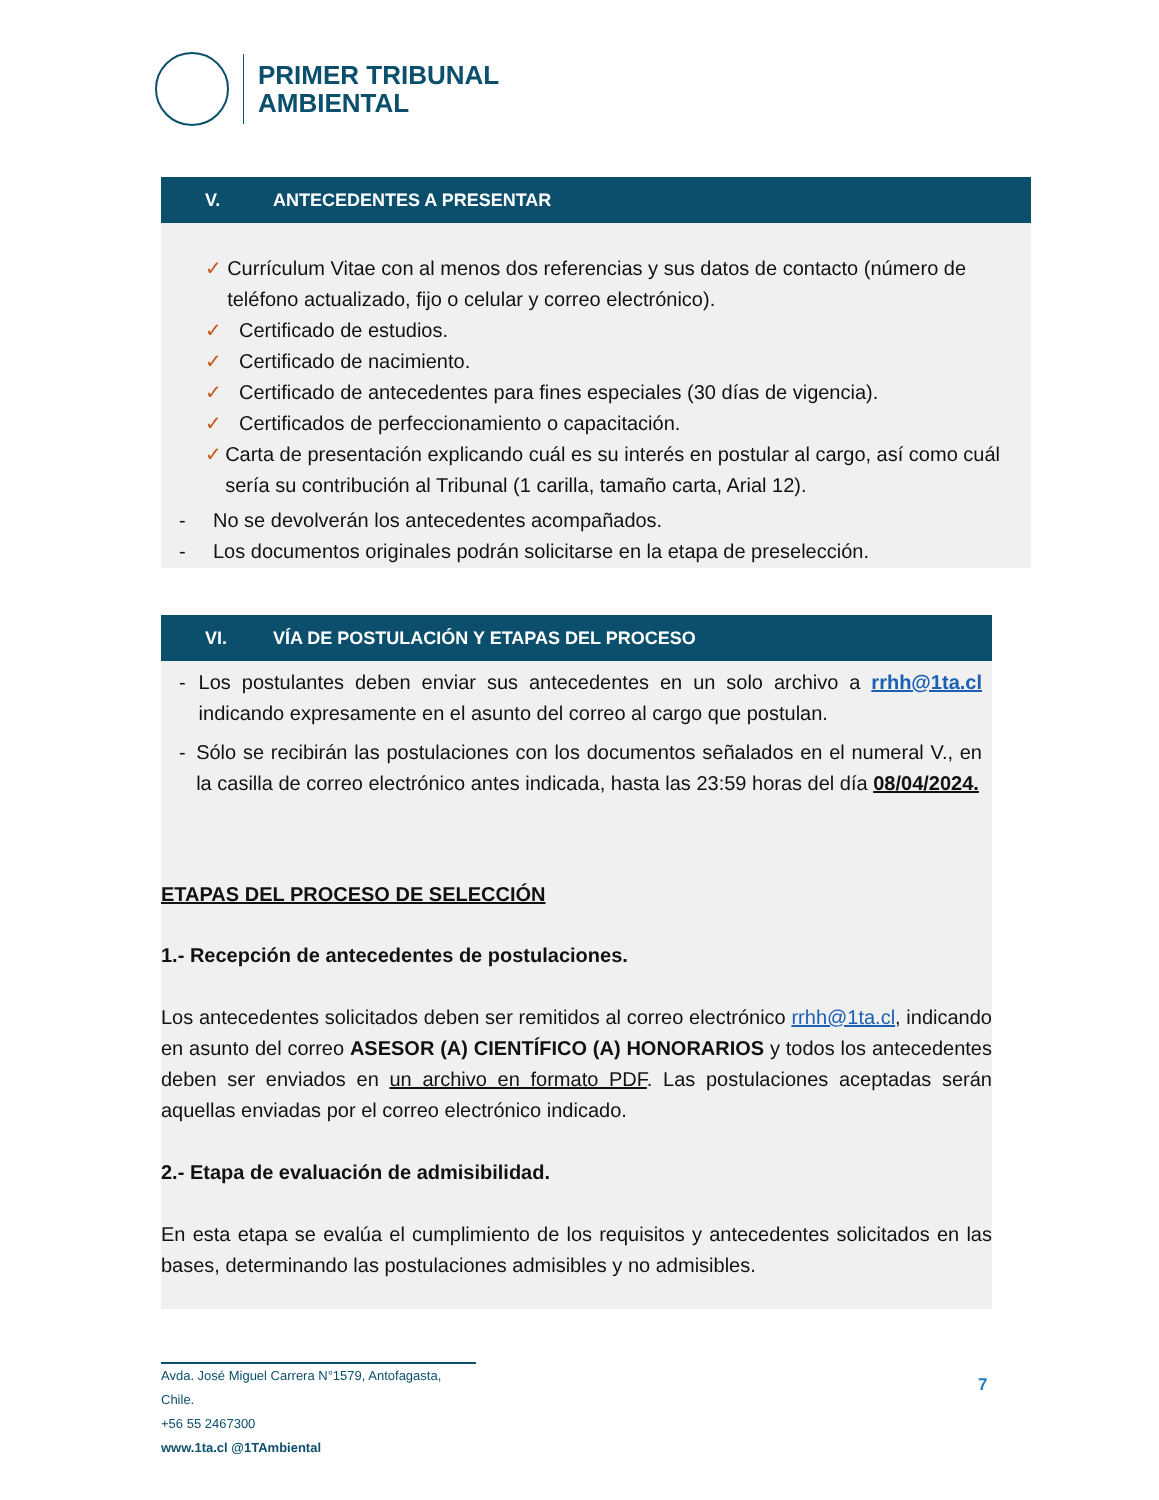PRIMER TRIBUNAL
AMBIENTAL
V. ANTECEDENTES A PRESENTAR
✓ Currículum Vitae con al menos dos referencias y sus datos de contacto (número de teléfono actualizado, fijo o celular y correo electrónico).
✓ Certificado de estudios.
✓ Certificado de nacimiento.
✓ Certificado de antecedentes para fines especiales (30 días de vigencia).
✓ Certificados de perfeccionamiento o capacitación.
✓ Carta de presentación explicando cuál es su interés en postular al cargo, así como cuál sería su contribución al Tribunal (1 carilla, tamaño carta, Arial 12).
- No se devolverán los antecedentes acompañados.
- Los documentos originales podrán solicitarse en la etapa de preselección.
VI. VÍA DE POSTULACIÓN Y ETAPAS DEL PROCESO
-
Los postulantes deben enviar sus antecedentes en un solo archivo a rrhh@1ta.cl indicando expresamente en el asunto del correo al cargo que postulan.
-
Sólo se recibirán las postulaciones con los documentos señalados en el numeral V., en la casilla de correo electrónico antes indicada, hasta las 23:59 horas del día 08/04/2024.
ETAPAS DEL PROCESO DE SELECCIÓN
1.- Recepción de antecedentes de postulaciones.
Los antecedentes solicitados deben ser remitidos al correo electrónico rrhh@1ta.cl, indicando en asunto del correo ASESOR (A) CIENTÍFICO (A) HONORARIOS y todos los antecedentes deben ser enviados en un archivo en formato PDF. Las postulaciones aceptadas serán aquellas enviadas por el correo electrónico indicado.
2.- Etapa de evaluación de admisibilidad.
En esta etapa se evalúa el cumplimiento de los requisitos y antecedentes solicitados en las bases, determinando las postulaciones admisibles y no admisibles.
Avda. José Miguel Carrera N°1579, Antofagasta, Chile.
+56 55 2467300
www.1ta.cl @1TAmbiental
7